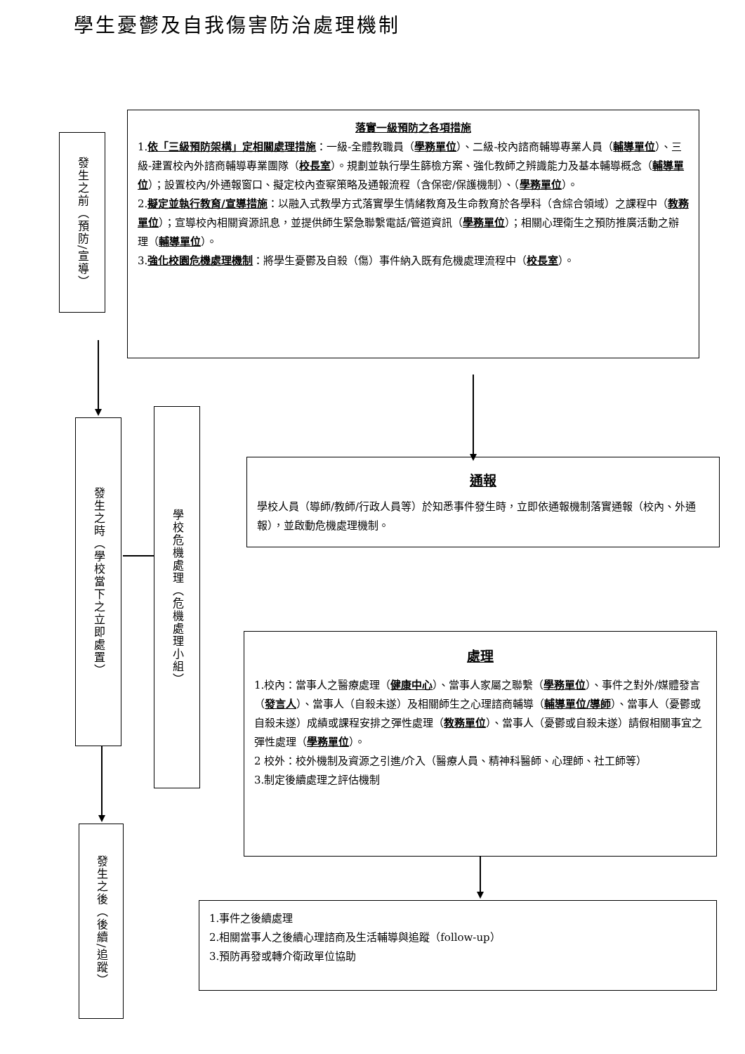學生憂鬱及自我傷害防治處理機制
發生之前（預防/宣導）
落實一級預防之各項措施
1.依「三級預防架構」定相關處理措施：一級-全體教職員（學務單位）、二級-校內諮商輔導專業人員（輔導單位）、三級-建置校內外諮商輔導專業團隊（校長室）。規劃並執行學生篩檢方案、強化教師之辨識能力及基本輔導概念（輔導單位）；設置校內/外通報窗口、擬定校內查察策略及通報流程（含保密/保護機制）、（學務單位）。
2.擬定並執行教育/宣導措施：以融入式教學方式落實學生情緒教育及生命教育於各學科（含綜合領域）之課程中（教務單位）；宣導校內相關資源訊息，並提供師生緊急聯繫電話/管道資訊（學務單位）；相關心理衛生之預防推廣活動之辦理（輔導單位）。
3.強化校園危機處理機制：將學生憂鬱及自殺（傷）事件納入既有危機處理流程中（校長室）。
發生之時（學校當下之立即處置）
學校危機處理（危機處理小組）
通報
學校人員（導師/教師/行政人員等）於知悉事件發生時，立即依通報機制落實通報（校內、外通報），並啟動危機處理機制。
處理
1.校內：當事人之醫療處理（健康中心）、當事人家屬之聯繫（學務單位）、事件之對外/媒體發言（發言人）、當事人（自殺未遂）及相關師生之心理諮商輔導（輔導單位/導師）、當事人（憂鬱或自殺未遂）成績或課程安排之彈性處理（教務單位）、當事人（憂鬱或自殺未遂）請假相關事宜之彈性處理（學務單位）。
2 校外：校外機制及資源之引進/介入（醫療人員、精神科醫師、心理師、社工師等）
3.制定後續處理之評估機制
發生之後（後續/追蹤）
1.事件之後續處理
2.相關當事人之後續心理諮商及生活輔導與追蹤（follow-up）
3.預防再發或轉介衛政單位協助